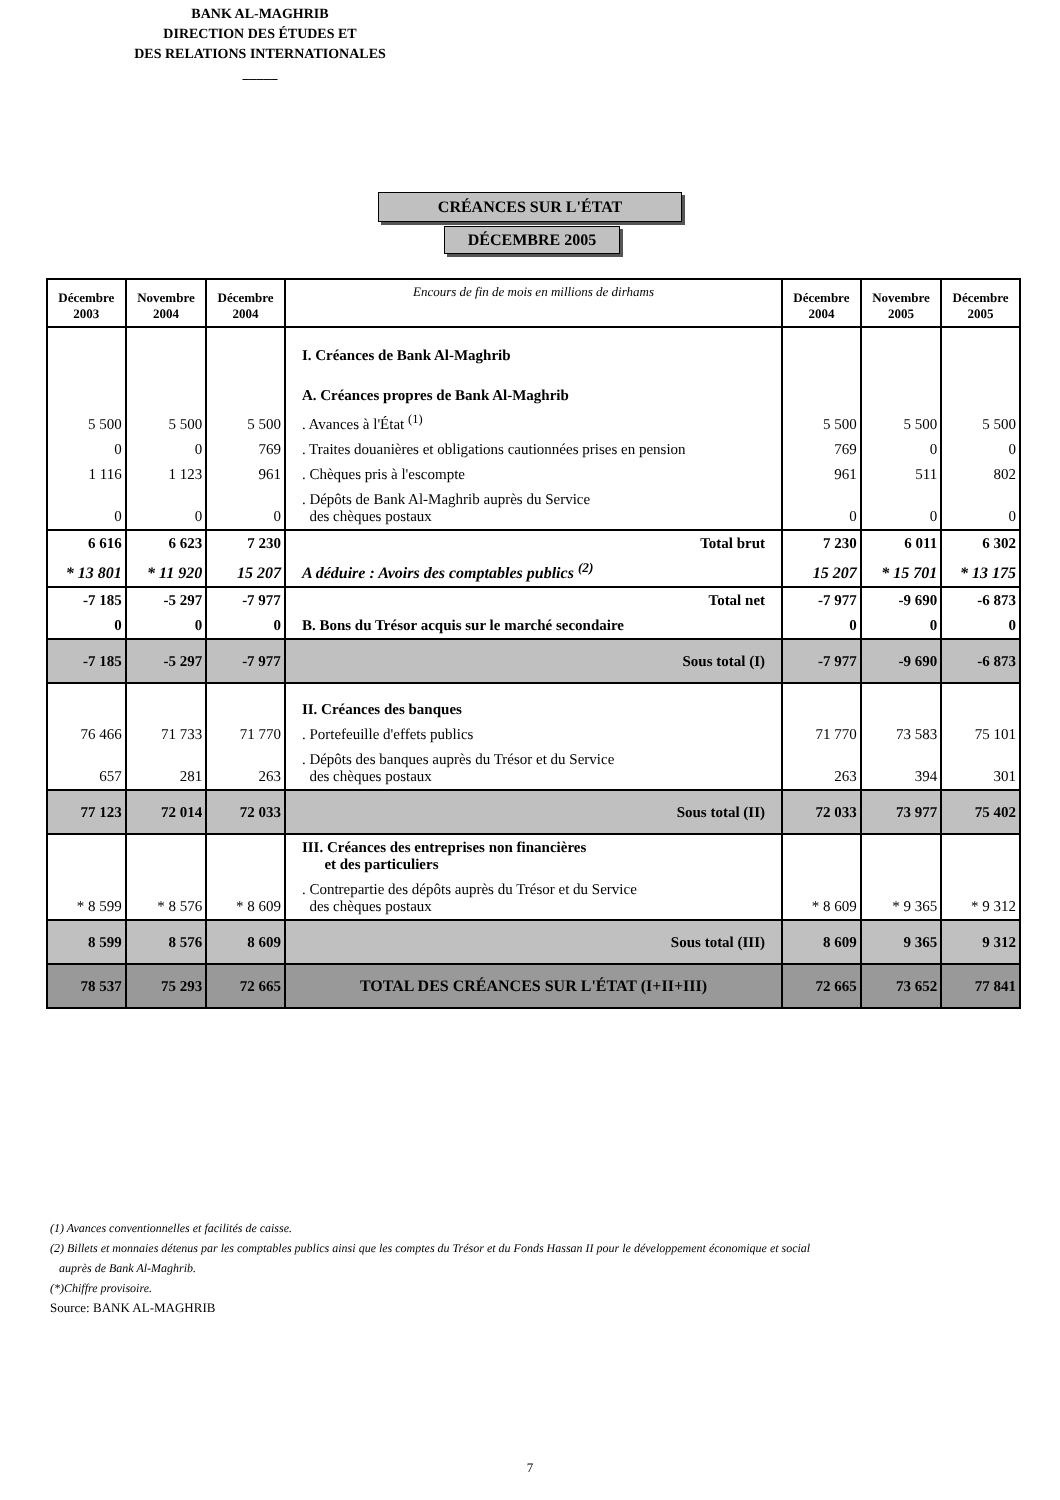BANK AL-MAGHRIB
DIRECTION DES ÉTUDES ET
DES RELATIONS INTERNATIONALES
_____
CRÉANCES SUR L'ÉTAT
DÉCEMBRE 2005
| Décembre 2003 | Novembre 2004 | Décembre 2004 | Encours de fin de mois en millions de dirhams | Décembre 2004 | Novembre 2005 | Décembre 2005 |
| --- | --- | --- | --- | --- | --- | --- |
| | | | I. Créances de Bank Al-Maghrib | | | |
| | | | A. Créances propres de Bank Al-Maghrib | | | |
| 5 500 | 5 500 | 5 500 | . Avances à l'État <sup>(1)</sup> | 5 500 | 5 500 | 5 500 |
| 0 | 0 | 769 | . Traites douanières et obligations cautionnées prises en pension | 769 | 0 | 0 |
| 1 116 | 1 123 | 961 | . Chèques pris à l'escompte | 961 | 511 | 802 |
| 0 | 0 | 0 | . Dépôts de Bank Al-Maghrib auprès du Service des chèques postaux | 0 | 0 | 0 |
| 6 616 | 6 623 | 7 230 | Total brut | 7 230 | 6 011 | 6 302 |
| * 13 801 | * 11 920 | 15 207 | A déduire : Avoirs des comptables publics <sup>(2)</sup> | 15 207 | * 15 701 | * 13 175 |
| -7 185 | -5 297 | -7 977 | Total net | -7 977 | -9 690 | -6 873 |
| 0 | 0 | 0 | B. Bons du Trésor acquis sur le marché secondaire | 0 | 0 | 0 |
| -7 185 | -5 297 | -7 977 | Sous total (I) | -7 977 | -9 690 | -6 873 |
| | | | II. Créances des banques | | | |
| 76 466 | 71 733 | 71 770 | . Portefeuille d'effets publics | 71 770 | 73 583 | 75 101 |
| 657 | 281 | 263 | . Dépôts des banques auprès du Trésor et du Service des chèques postaux | 263 | 394 | 301 |
| 77 123 | 72 014 | 72 033 | Sous total (II) | 72 033 | 73 977 | 75 402 |
| | | | III. Créances des entreprises non financières et des particuliers | | | |
| * 8 599 | * 8 576 | * 8 609 | . Contrepartie des dépôts auprès du Trésor et du Service des chèques postaux | * 8 609 | * 9 365 | * 9 312 |
| 8 599 | 8 576 | 8 609 | Sous total (III) | 8 609 | 9 365 | 9 312 |
| 78 537 | 75 293 | 72 665 | TOTAL DES CRÉANCES SUR L'ÉTAT (I+II+III) | 72 665 | 73 652 | 77 841 |
(1) Avances conventionnelles et facilités de caisse.
(2) Billets et monnaies détenus par les comptables publics ainsi que les comptes du Trésor et du Fonds Hassan II pour le développement économique et social
auprès de Bank Al-Maghrib.
(*)Chiffre provisoire.
Source: BANK AL-MAGHRIB
7